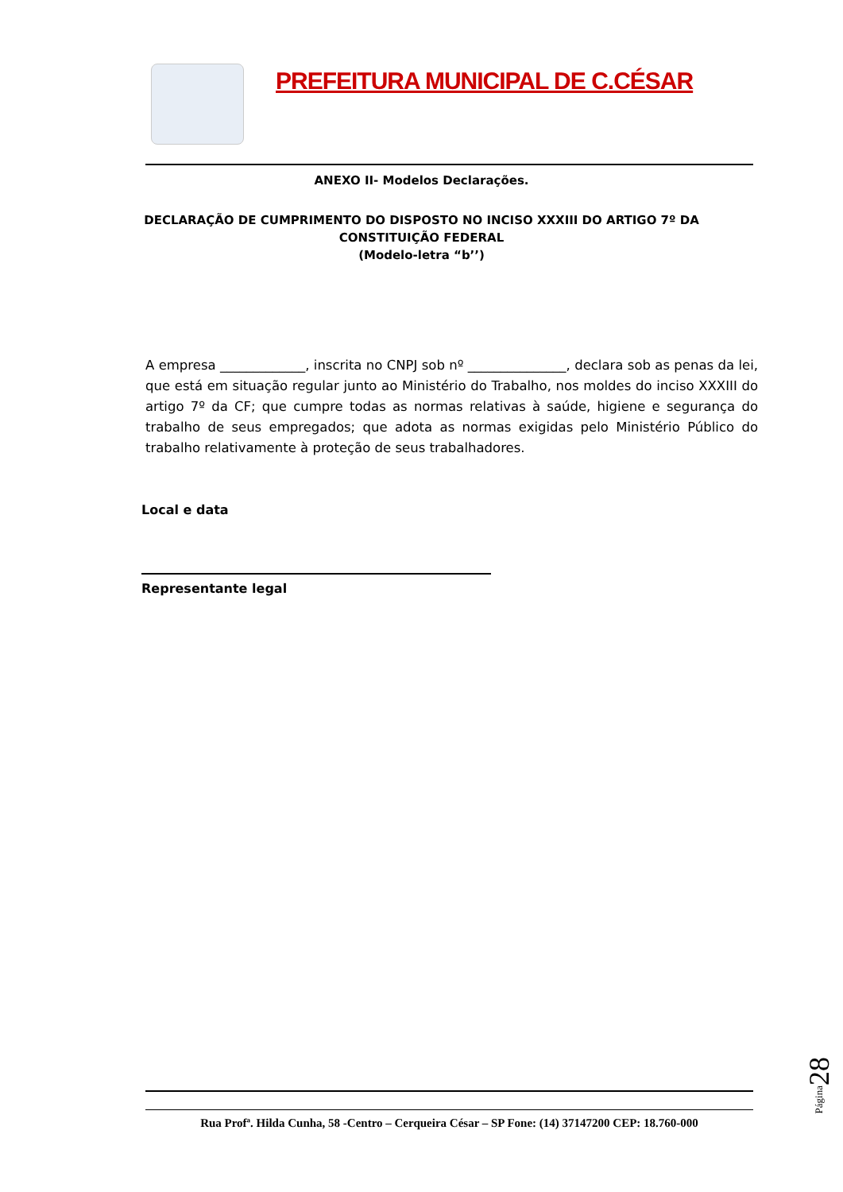PREFEITURA MUNICIPAL DE C.CÉSAR
ANEXO II- Modelos Declarações.
DECLARAÇÃO DE CUMPRIMENTO DO DISPOSTO NO INCISO XXXIII DO ARTIGO 7º DA
CONSTITUIÇÃO FEDERAL
(Modelo-letra “b’’)
A empresa _____________, inscrita no CNPJ sob nº _______________, declara sob as penas da lei, que está em situação regular junto ao Ministério do Trabalho, nos moldes do inciso XXXIII do artigo 7º da CF; que cumpre todas as normas relativas à saúde, higiene e segurança do trabalho de seus empregados; que adota as normas exigidas pelo Ministério Público do trabalho relativamente à proteção de seus trabalhadores.
Local e data
Representante legal
Rua Profª. Hilda Cunha, 58 -Centro – Cerqueira César – SP Fone: (14) 37147200 CEP: 18.760-000
Página28